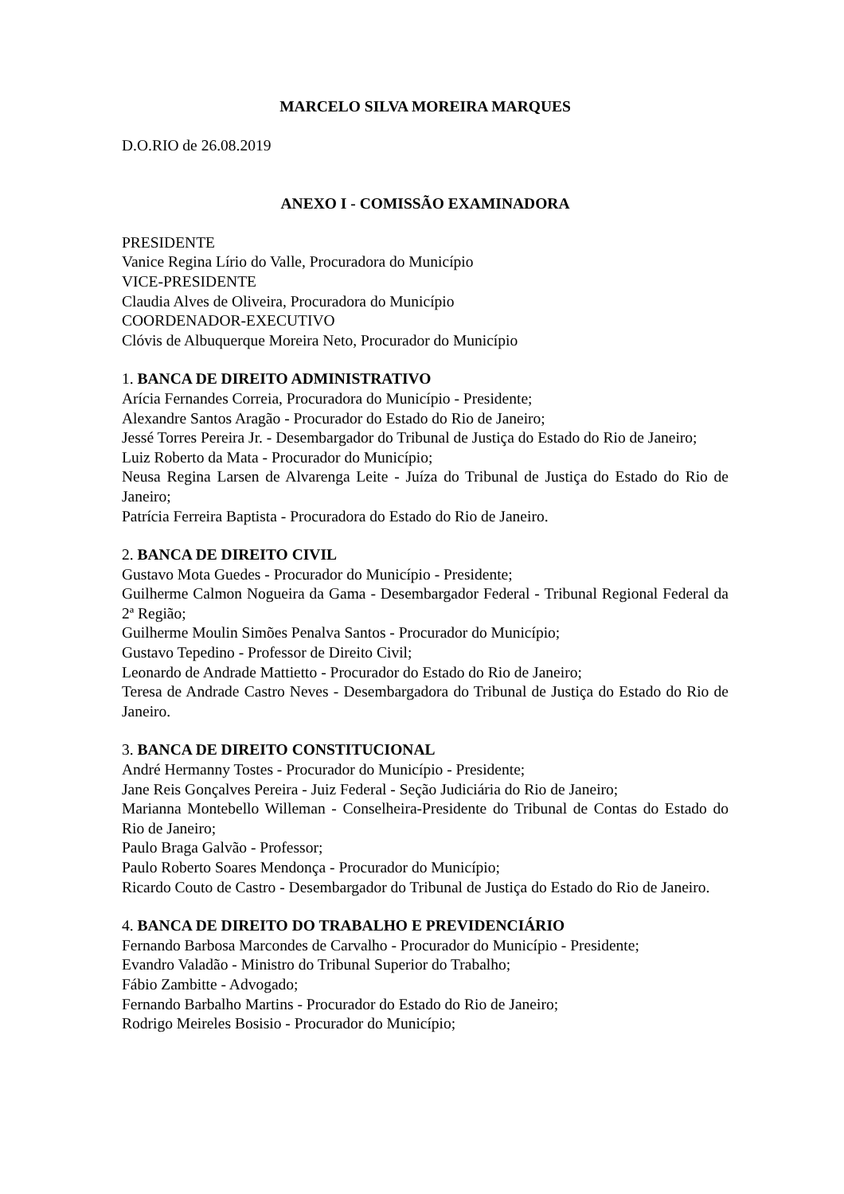MARCELO SILVA MOREIRA MARQUES
D.O.RIO de 26.08.2019
ANEXO I - COMISSÃO EXAMINADORA
PRESIDENTE
Vanice Regina Lírio do Valle, Procuradora do Município
VICE-PRESIDENTE
Claudia Alves de Oliveira, Procuradora do Município
COORDENADOR-EXECUTIVO
Clóvis de Albuquerque Moreira Neto, Procurador do Município
1. BANCA DE DIREITO ADMINISTRATIVO
Arícia Fernandes Correia, Procuradora do Município - Presidente;
Alexandre Santos Aragão - Procurador do Estado do Rio de Janeiro;
Jessé Torres Pereira Jr. - Desembargador do Tribunal de Justiça do Estado do Rio de Janeiro;
Luiz Roberto da Mata - Procurador do Município;
Neusa Regina Larsen de Alvarenga Leite - Juíza do Tribunal de Justiça do Estado do Rio de Janeiro;
Patrícia Ferreira Baptista - Procuradora do Estado do Rio de Janeiro.
2. BANCA DE DIREITO CIVIL
Gustavo Mota Guedes - Procurador do Município - Presidente;
Guilherme Calmon Nogueira da Gama - Desembargador Federal - Tribunal Regional Federal da 2ª Região;
Guilherme Moulin Simões Penalva Santos - Procurador do Município;
Gustavo Tepedino - Professor de Direito Civil;
Leonardo de Andrade Mattietto - Procurador do Estado do Rio de Janeiro;
Teresa de Andrade Castro Neves - Desembargadora do Tribunal de Justiça do Estado do Rio de Janeiro.
3. BANCA DE DIREITO CONSTITUCIONAL
André Hermanny Tostes - Procurador do Município - Presidente;
Jane Reis Gonçalves Pereira - Juiz Federal - Seção Judiciária do Rio de Janeiro;
Marianna Montebello Willeman - Conselheira-Presidente do Tribunal de Contas do Estado do Rio de Janeiro;
Paulo Braga Galvão - Professor;
Paulo Roberto Soares Mendonça - Procurador do Município;
Ricardo Couto de Castro - Desembargador do Tribunal de Justiça do Estado do Rio de Janeiro.
4. BANCA DE DIREITO DO TRABALHO E PREVIDENCIÁRIO
Fernando Barbosa Marcondes de Carvalho - Procurador do Município - Presidente;
Evandro Valadão - Ministro do Tribunal Superior do Trabalho;
Fábio Zambitte - Advogado;
Fernando Barbalho Martins - Procurador do Estado do Rio de Janeiro;
Rodrigo Meireles Bosisio - Procurador do Município;